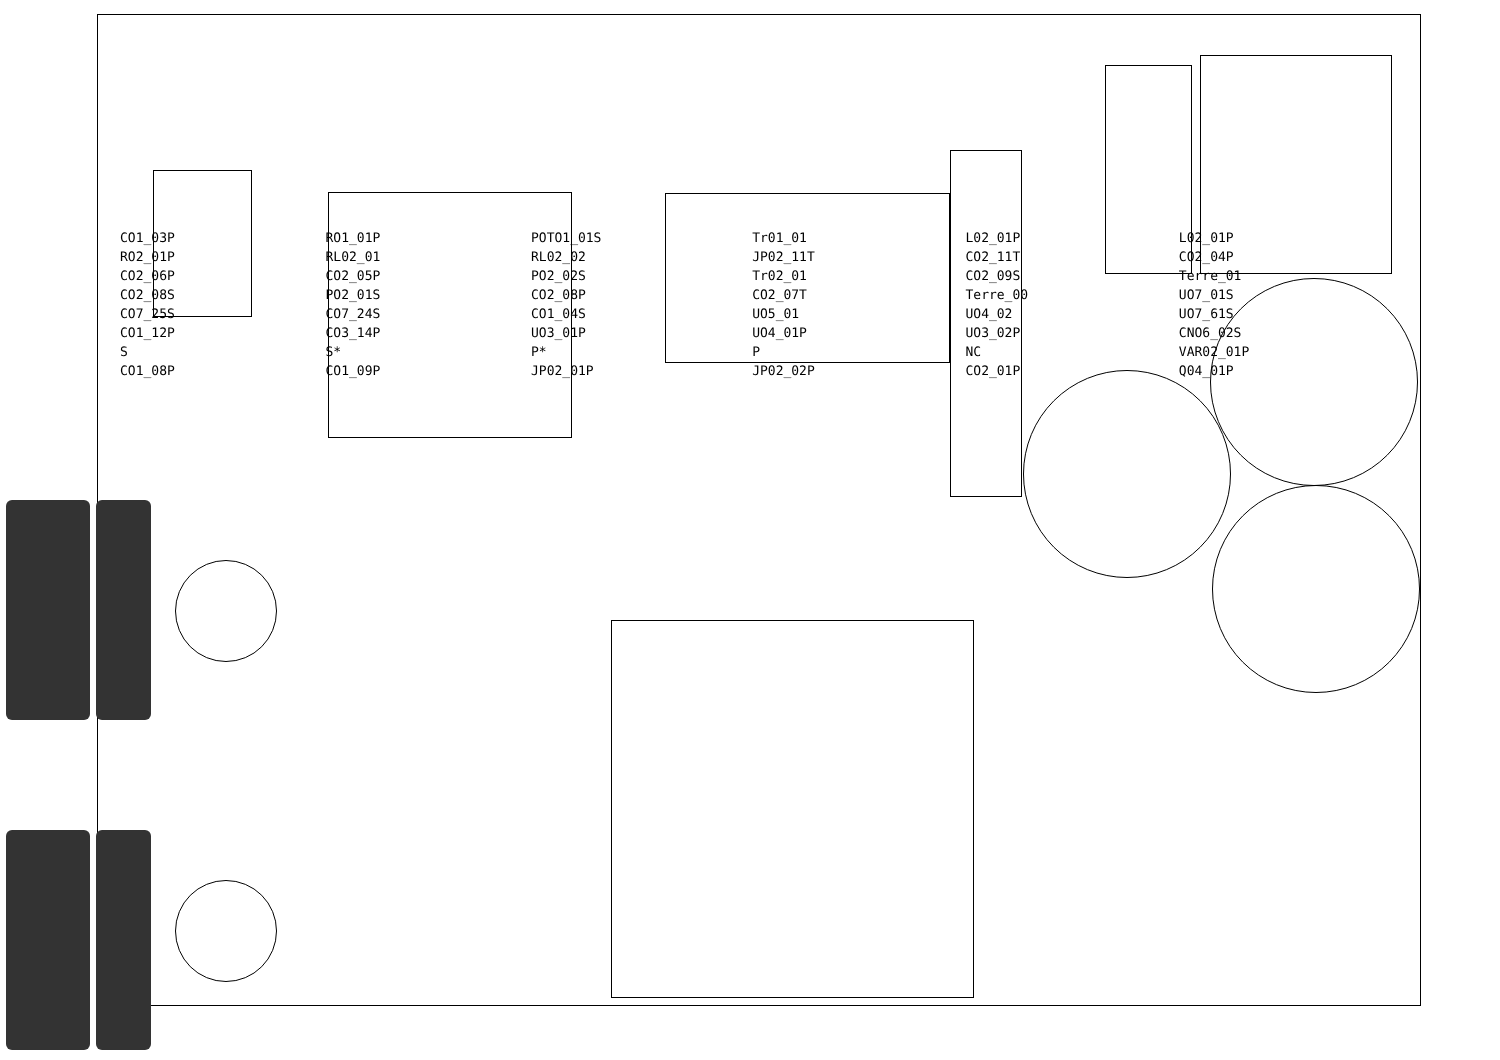CO1_03P RO1_01P POTO1_01S Tr01_01 L02_01P L02_01P RO2_01P RL02_01 RL02_02 JP02_11T CO2_11T CO2_04P CO2_06P CO2_05P PO2_02S Tr02_01 CO2_09S Terre_01 CO2_08S PO2_01S CO2_08P CO2_07T Terre_00 UO7_01S CO7_25S CO7_24S CO1_04S UO5_01 UO4_02 UO7_61S CO1_12P CO3_14P UO3_01P UO4_01P UO3_02P CNO6_02S S S* P* P NC VAR02_01P CO1_08P CO1_09P JP02_01P JP02_02P CO2_01P Q04_01P